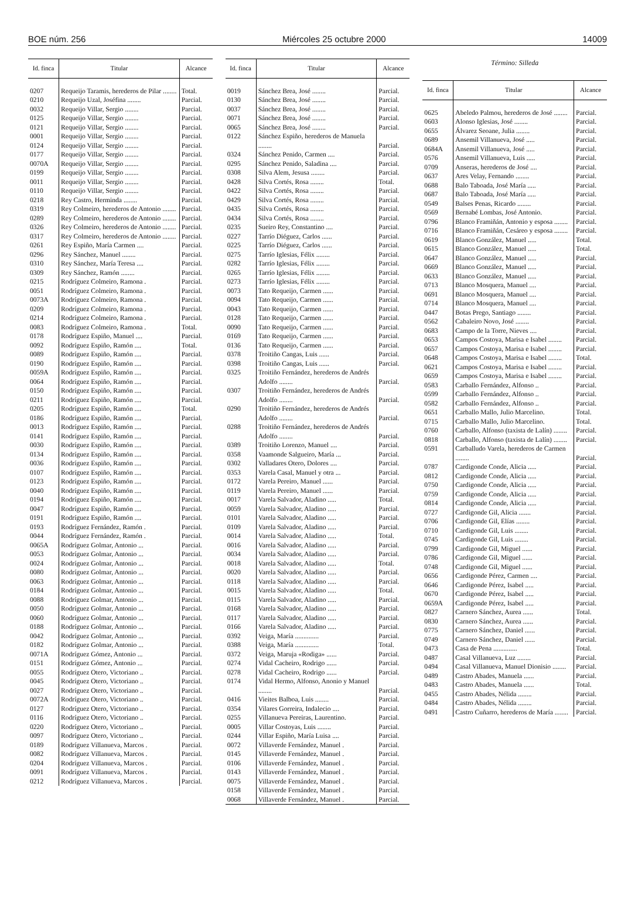BOE núm. 256 Miércoles 25 octubre 2000 14009
| Id. finca | Titular | Alcance |
| --- | --- | --- |
| 0207 | Requeijo Taramis, herederos de Pilar ........ | Total. |
| 0210 | Requeijo Uzal, Joséfina ........ | Parcial. |
| 0032 | Requeijo Villar, Sergio ........ | Parcial. |
| 0125 | Requeijo Villar, Sergio ........ | Parcial. |
| 0121 | Requeijo Villar, Sergio ........ | Parcial. |
| 0001 | Requeijo Villar, Sergio ........ | Parcial. |
| 0124 | Requeijo Villar, Sergio ........ | Parcial. |
| 0177 | Requeijo Villar, Sergio ........ | Parcial. |
| 0070A | Requeijo Villar, Sergio ........ | Parcial. |
| 0199 | Requeijo Villar, Sergio ........ | Parcial. |
| 0011 | Requeijo Villar, Sergio ........ | Parcial. |
| 0110 | Requeijo Villar, Sergio ........ | Parcial. |
| 0218 | Rey Castro, Herminda ........ | Parcial. |
| 0319 | Rey Colmeiro, herederos de Antonio ........ | Parcial. |
| 0289 | Rey Colmeiro, herederos de Antonio ........ | Parcial. |
| 0326 | Rey Colmeiro, herederos de Antonio ........ | Parcial. |
| 0317 | Rey Colmeiro, herederos de Antonio ........ | Parcial. |
| 0261 | Rey Espiño, María Carmen .... | Parcial. |
| 0296 | Rey Sánchez, Manuel ........ | Parcial. |
| 0310 | Rey Sánchez, María Teresa .... | Parcial. |
| 0309 | Rey Sánchez, Ramón ........ | Parcial. |
| 0215 | Rodríguez Colmeiro, Ramona . | Parcial. |
| 0051 | Rodríguez Colmeiro, Ramona . | Parcial. |
| 0073A | Rodríguez Colmeiro, Ramona . | Parcial. |
| 0209 | Rodríguez Colmeiro, Ramona . | Parcial. |
| 0214 | Rodríguez Colmeiro, Ramona . | Parcial. |
| 0083 | Rodríguez Colmeiro, Ramona . | Total. |
| 0178 | Rodríguez Espiño, Manuel .... | Parcial. |
| 0092 | Rodríguez Espiño, Ramón .... | Total. |
| 0089 | Rodríguez Espiño, Ramón .... | Parcial. |
| 0190 | Rodríguez Espiño, Ramón .... | Parcial. |
| 0059A | Rodríguez Espiño, Ramón .... | Parcial. |
| 0064 | Rodríguez Espiño, Ramón .... | Parcial. |
| 0150 | Rodríguez Espiño, Ramón .... | Parcial. |
| 0211 | Rodríguez Espiño, Ramón .... | Parcial. |
| 0205 | Rodríguez Espiño, Ramón .... | Total. |
| 0186 | Rodríguez Espiño, Ramón .... | Parcial. |
| 0013 | Rodríguez Espiño, Ramón .... | Parcial. |
| 0141 | Rodríguez Espiño, Ramón .... | Parcial. |
| 0030 | Rodríguez Espiño, Ramón .... | Parcial. |
| 0134 | Rodríguez Espiño, Ramón .... | Parcial. |
| 0036 | Rodríguez Espiño, Ramón .... | Parcial. |
| 0107 | Rodríguez Espiño, Ramón .... | Parcial. |
| 0123 | Rodríguez Espiño, Ramón .... | Parcial. |
| 0040 | Rodríguez Espiño, Ramón .... | Parcial. |
| 0194 | Rodríguez Espiño, Ramón .... | Parcial. |
| 0047 | Rodríguez Espiño, Ramón .... | Parcial. |
| 0191 | Rodríguez Espiño, Ramón .... | Parcial. |
| 0193 | Rodríguez Fernández, Ramón . | Parcial. |
| 0044 | Rodríguez Fernández, Ramón . | Parcial. |
| 0065A | Rodríguez Golmar, Antonio ... | Parcial. |
| 0053 | Rodríguez Golmar, Antonio ... | Parcial. |
| 0024 | Rodríguez Golmar, Antonio ... | Parcial. |
| 0080 | Rodríguez Golmar, Antonio ... | Parcial. |
| 0063 | Rodríguez Golmar, Antonio ... | Parcial. |
| 0184 | Rodríguez Golmar, Antonio ... | Parcial. |
| 0088 | Rodríguez Golmar, Antonio ... | Parcial. |
| 0050 | Rodríguez Golmar, Antonio ... | Parcial. |
| 0060 | Rodríguez Golmar, Antonio ... | Parcial. |
| 0188 | Rodríguez Golmar, Antonio ... | Parcial. |
| 0042 | Rodríguez Golmar, Antonio ... | Parcial. |
| 0182 | Rodríguez Golmar, Antonio ... | Parcial. |
| 0071A | Rodríguez Gómez, Antonio ... | Parcial. |
| 0151 | Rodríguez Gómez, Antonio ... | Parcial. |
| 0055 | Rodríguez Otero, Victoriano .. | Parcial. |
| 0045 | Rodríguez Otero, Victoriano .. | Parcial. |
| 0027 | Rodríguez Otero, Victoriano .. | Parcial. |
| 0072A | Rodríguez Otero, Victoriano .. | Parcial. |
| 0127 | Rodríguez Otero, Victoriano .. | Parcial. |
| 0116 | Rodríguez Otero, Victoriano .. | Parcial. |
| 0220 | Rodríguez Otero, Victoriano .. | Parcial. |
| 0097 | Rodríguez Otero, Victoriano .. | Parcial. |
| 0189 | Rodríguez Villanueva, Marcos . | Parcial. |
| 0082 | Rodríguez Villanueva, Marcos . | Parcial. |
| 0204 | Rodríguez Villanueva, Marcos . | Parcial. |
| 0091 | Rodríguez Villanueva, Marcos . | Parcial. |
| 0212 | Rodríguez Villanueva, Marcos . | Parcial. |
| Id. finca | Titular | Alcance |
| --- | --- | --- |
| 0019 | Sánchez Brea, José ........ | Parcial. |
| 0130 | Sánchez Brea, José ........ | Parcial. |
| 0037 | Sánchez Brea, José ........ | Parcial. |
| 0071 | Sánchez Brea, José ........ | Parcial. |
| 0065 | Sánchez Brea, José ........ | Parcial. |
| 0122 | Sánchez Espiño, herederos de Manuela ........ | Parcial. |
| 0324 | Sánchez Penido, Carmen .... | Parcial. |
| 0295 | Sánchez Penido, Saladina .... | Parcial. |
| 0308 | Silva Alem, Jesusa ........ | Parcial. |
| 0428 | Silva Cortés, Rosa ........ | Total. |
| 0422 | Silva Cortés, Rosa ........ | Parcial. |
| 0429 | Silva Cortés, Rosa ........ | Parcial. |
| 0435 | Silva Cortés, Rosa ........ | Parcial. |
| 0434 | Silva Cortés, Rosa ........ | Parcial. |
| 0235 | Sueiro Rey, Constantino .... | Parcial. |
| 0227 | Tarrío Diéguez, Carlos ...... | Parcial. |
| 0225 | Tarrío Diéguez, Carlos ...... | Parcial. |
| 0275 | Tarrío Iglesias, Félix ........ | Parcial. |
| 0282 | Tarrío Iglesias, Félix ........ | Parcial. |
| 0265 | Tarrío Iglesias, Félix ........ | Parcial. |
| 0273 | Tarrío Iglesias, Félix ........ | Parcial. |
| 0073 | Tato Requeijo, Carmen ...... | Parcial. |
| 0094 | Tato Requeijo, Carmen ...... | Parcial. |
| 0043 | Tato Requeijo, Carmen ...... | Parcial. |
| 0128 | Tato Requeijo, Carmen ...... | Parcial. |
| 0090 | Tato Requeijo, Carmen ...... | Parcial. |
| 0169 | Tato Requeijo, Carmen ...... | Parcial. |
| 0136 | Tato Requeijo, Carmen ...... | Parcial. |
| 0378 | Troitiño Cangas, Luis ...... | Parcial. |
| 0398 | Troitiño Cangas, Luis ...... | Parcial. |
| 0325 | Troitiño Fernández, herederos de Andrés Adolfo ........ | Parcial. |
| 0307 | Troitiño Fernández, herederos de Andrés Adolfo ........ | Parcial. |
| 0290 | Troitiño Fernández, herederos de Andrés Adolfo ........ | Parcial. |
| 0288 | Troitiño Fernández, herederos de Andrés Adolfo ........ | Parcial. |
| 0389 | Troitiño Lorenzo, Manuel .... | Parcial. |
| 0358 | Vaamonde Salgueiro, María ... | Parcial. |
| 0302 | Valladares Otero, Dolores .... | Parcial. |
| 0353 | Varela Casal, Manuel y otra ... | Parcial. |
| 0172 | Varela Pereiro, Manuel ...... | Parcial. |
| 0119 | Varela Pereiro, Manuel ...... | Parcial. |
| 0017 | Varela Salvador, Aladino ..... | Total. |
| 0059 | Varela Salvador, Aladino ..... | Parcial. |
| 0101 | Varela Salvador, Aladino ..... | Parcial. |
| 0109 | Varela Salvador, Aladino ..... | Parcial. |
| 0014 | Varela Salvador, Aladino ..... | Total. |
| 0016 | Varela Salvador, Aladino ..... | Parcial. |
| 0034 | Varela Salvador, Aladino ..... | Parcial. |
| 0018 | Varela Salvador, Aladino ..... | Total. |
| 0020 | Varela Salvador, Aladino ..... | Parcial. |
| 0118 | Varela Salvador, Aladino ..... | Parcial. |
| 0015 | Varela Salvador, Aladino ..... | Total. |
| 0115 | Varela Salvador, Aladino ..... | Parcial. |
| 0168 | Varela Salvador, Aladino ..... | Parcial. |
| 0117 | Varela Salvador, Aladino ..... | Parcial. |
| 0166 | Varela Salvador, Aladino ..... | Parcial. |
| 0392 | Veiga, María .............. | Parcial. |
| 0388 | Veiga, María .............. | Total. |
| 0372 | Veiga, Maruja «Rodiga» ...... | Parcial. |
| 0274 | Vidal Cacheiro, Rodrigo ...... | Parcial. |
| 0278 | Vidal Cacheiro, Rodrigo ...... | Parcial. |
| 0174 | Vidal Hermo, Alfonso, Anonio y Manuel ........ | Parcial. |
| 0416 | Vieites Balboa, Luis ........ | Parcial. |
| 0354 | Vilares Gorreira, Indalecio .... | Parcial. |
| 0255 | Villanueva Pereiras, Laurentino. | Parcial. |
| 0005 | Villar Costoyas, Luis ........ | Parcial. |
| 0244 | Villar Espiño, María Luisa .... | Parcial. |
| 0072 | Villaverde Fernández, Manuel . | Parcial. |
| 0145 | Villaverde Fernández, Manuel . | Parcial. |
| 0106 | Villaverde Fernández, Manuel . | Parcial. |
| 0143 | Villaverde Fernández, Manuel . | Parcial. |
| 0075 | Villaverde Fernández, Manuel . | Parcial. |
| 0158 | Villaverde Fernández, Manuel . | Parcial. |
| 0068 | Villaverde Fernández, Manuel . | Parcial. |
Término: Silleda
| Id. finca | Titular | Alcance |
| --- | --- | --- |
| 0625 | Abeledo Palmou, herederos de José ........ | Parcial. |
| 0603 | Alonso Iglesias, José ........ | Parcial. |
| 0655 | Álvarez Seoane, Julia ........ | Parcial. |
| 0689 | Ansemil Villanueva, José ..... | Parcial. |
| 0684A | Ansemil Villanueva, José ..... | Parcial. |
| 0576 | Ansemil Villanueva, Luis ..... | Parcial. |
| 0709 | Anseras, herederos de José .... | Parcial. |
| 0637 | Ares Velay, Fernando ........ | Parcial. |
| 0688 | Balo Taboada, José María ..... | Parcial. |
| 0687 | Balo Taboada, José María ..... | Parcial. |
| 0549 | Balses Penas, Ricardo ........ | Parcial. |
| 0569 | Bernabé Lombas, José Antonio. | Parcial. |
| 0796 | Blanco Framiñán, Antonio y esposa ........ | Parcial. |
| 0716 | Blanco Framiñán, Cesáreo y esposa ........ | Parcial. |
| 0619 | Blanco González, Manuel ..... | Total. |
| 0615 | Blanco González, Manuel ..... | Total. |
| 0647 | Blanco González, Manuel ..... | Parcial. |
| 0669 | Blanco González, Manuel ..... | Parcial. |
| 0633 | Blanco González, Manuel ..... | Parcial. |
| 0713 | Blanco Mosquera, Manuel .... | Parcial. |
| 0691 | Blanco Mosquera, Manuel .... | Parcial. |
| 0714 | Blanco Mosquera, Manuel .... | Parcial. |
| 0447 | Botas Prego, Santiago ........ | Parcial. |
| 0562 | Cabaleiro Novo, José ........ | Parcial. |
| 0683 | Campo de la Torre, Nieves .... | Parcial. |
| 0653 | Campos Costoya, Marisa e Isabel ........ | Parcial. |
| 0657 | Campos Costoya, Marisa e Isabel ........ | Parcial. |
| 0648 | Campos Costoya, Marisa e Isabel ........ | Total. |
| 0621 | Campos Costoya, Marisa e Isabel ........ | Parcial. |
| 0659 | Campos Costoya, Marisa e Isabel ........ | Parcial. |
| 0583 | Carballo Fernández, Alfonso .. | Parcial. |
| 0599 | Carballo Fernández, Alfonso .. | Parcial. |
| 0582 | Carballo Fernández, Alfonso .. | Parcial. |
| 0651 | Carballo Mallo, Julio Marcelino. | Total. |
| 0715 | Carballo Mallo, Julio Marcelino. | Total. |
| 0760 | Carballo, Alfonso (taxista de Lalín) ........ | Parcial. |
| 0818 | Carballo, Alfonso (taxista de Lalín) ........ | Parcial. |
| 0591 | Carballudo Varela, herederos de Carmen ........ | Parcial. |
| 0787 | Cardigonde Conde, Alicia ..... | Parcial. |
| 0812 | Cardigonde Conde, Alicia ..... | Parcial. |
| 0750 | Cardigonde Conde, Alicia ..... | Parcial. |
| 0759 | Cardigonde Conde, Alicia ..... | Parcial. |
| 0814 | Cardigonde Conde, Alicia ..... | Parcial. |
| 0727 | Cardigonde Gil, Alicia ....... | Parcial. |
| 0706 | Cardigonde Gil, Elías ........ | Parcial. |
| 0710 | Cardigonde Gil, Luis ........ | Parcial. |
| 0745 | Cardigonde Gil, Luis ........ | Parcial. |
| 0799 | Cardigonde Gil, Miguel ...... | Parcial. |
| 0786 | Cardigonde Gil, Miguel ...... | Parcial. |
| 0748 | Cardigonde Gil, Miguel ...... | Parcial. |
| 0656 | Cardigonde Pérez, Carmen .... | Parcial. |
| 0646 | Cardigonde Pérez, Isabel ..... | Parcial. |
| 0670 | Cardigonde Pérez, Isabel ..... | Parcial. |
| 0659A | Cardigonde Pérez, Isabel ..... | Parcial. |
| 0827 | Carnero Sánchez, Aurea ...... | Total. |
| 0830 | Carnero Sánchez, Aurea ...... | Parcial. |
| 0775 | Carnero Sánchez, Daniel ...... | Parcial. |
| 0749 | Carnero Sánchez, Daniel ...... | Parcial. |
| 0473 | Casa de Pena .............. | Total. |
| 0487 | Casal Villanueva, Luz ........ | Parcial. |
| 0494 | Casal Villanueva, Manuel Dionisio ........ | Parcial. |
| 0489 | Castro Abades, Manuela ...... | Parcial. |
| 0483 | Castro Abades, Manuela ...... | Total. |
| 0455 | Castro Abades, Nélida ........ | Parcial. |
| 0484 | Castro Abades, Nélida ........ | Parcial. |
| 0491 | Castro Cuñarro, herederos de María ........ | Parcial. |